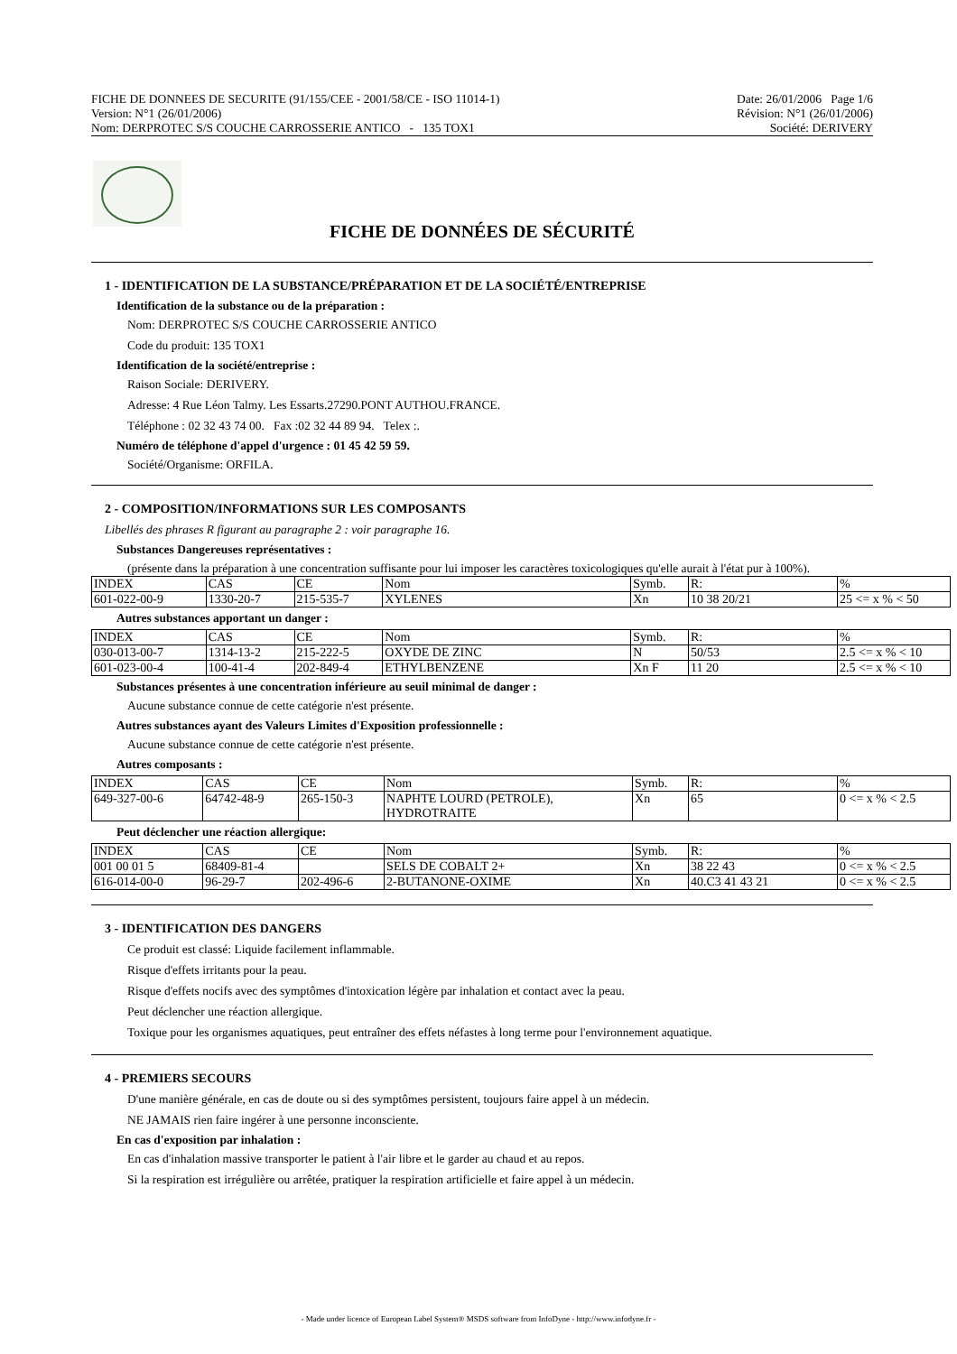FICHE DE DONNEES DE SECURITE (91/155/CEE - 2001/58/CE - ISO 11014-1) Date: 26/01/2006 Page 1/6
Version: N°1 (26/01/2006) Révision: N°1 (26/01/2006)
Nom: DERPROTEC S/S COUCHE CARROSSERIE ANTICO - 135 TOX1 Société: DERIVERY
FICHE DE DONNÉES DE SÉCURITÉ
1 - IDENTIFICATION DE LA SUBSTANCE/PRÉPARATION ET DE LA SOCIÉTÉ/ENTREPRISE
Identification de la substance ou de la préparation :
Nom: DERPROTEC S/S COUCHE CARROSSERIE ANTICO
Code du produit: 135 TOX1
Identification de la société/entreprise :
Raison Sociale: DERIVERY.
Adresse: 4 Rue Léon Talmy. Les Essarts.27290.PONT AUTHOU.FRANCE.
Téléphone : 02 32 43 74 00. Fax :02 32 44 89 94. Telex :.
Numéro de téléphone d'appel d'urgence : 01 45 42 59 59.
Société/Organisme: ORFILA.
2 - COMPOSITION/INFORMATIONS SUR LES COMPOSANTS
Libellés des phrases R figurant au paragraphe 2 : voir paragraphe 16.
Substances Dangereuses représentatives :
(présente dans la préparation à une concentration suffisante pour lui imposer les caractères toxicologiques qu'elle aurait à l'état pur à 100%).
| INDEX | CAS | CE | Nom | Symb. | R: | % |
| 601-022-00-9 | 1330-20-7 | 215-535-7 | XYLENES | Xn | 10 38 20/21 | 25 <= x % < 50 |
Autres substances apportant un danger :
| INDEX | CAS | CE | Nom | Symb. | R: | % |
| 030-013-00-7 | 1314-13-2 | 215-222-5 | OXYDE DE ZINC | N | 50/53 | 2.5 <= x % < 10 |
| 601-023-00-4 | 100-41-4 | 202-849-4 | ETHYLBENZENE | Xn F | 11 20 | 2.5 <= x % < 10 |
Substances présentes à une concentration inférieure au seuil minimal de danger :
Aucune substance connue de cette catégorie n'est présente.
Autres substances ayant des Valeurs Limites d'Exposition professionnelle :
Aucune substance connue de cette catégorie n'est présente.
Autres composants :
| INDEX | CAS | CE | Nom | Symb. | R: | % |
| 649-327-00-6 | 64742-48-9 | 265-150-3 | NAPHTE LOURD (PETROLE), HYDROTRAITE | Xn | 65 | 0 <= x % < 2.5 |
Peut déclencher une réaction allergique:
| INDEX | CAS | CE | Nom | Symb. | R: | % |
| 001 00 01 5 | 68409-81-4 | | SELS DE COBALT 2+ | Xn | 38 22 43 | 0 <= x % < 2.5 |
| 616-014-00-0 | 96-29-7 | 202-496-6 | 2-BUTANONE-OXIME | Xn | 40.C3 41 43 21 | 0 <= x % < 2.5 |
3 - IDENTIFICATION DES DANGERS
Ce produit est classé: Liquide facilement inflammable.
Risque d'effets irritants pour la peau.
Risque d'effets nocifs avec des symptômes d'intoxication légère par inhalation et contact avec la peau.
Peut déclencher une réaction allergique.
Toxique pour les organismes aquatiques, peut entraîner des effets néfastes à long terme pour l'environnement aquatique.
4 - PREMIERS SECOURS
D'une manière générale, en cas de doute ou si des symptômes persistent, toujours faire appel à un médecin.
NE JAMAIS rien faire ingérer à une personne inconsciente.
En cas d'exposition par inhalation :
En cas d'inhalation massive transporter le patient à l'air libre et le garder au chaud et au repos.
Si la respiration est irrégulière ou arrêtée, pratiquer la respiration artificielle et faire appel à un médecin.
- Made under licence of European Label System® MSDS software from InfoDyne - http://www.infodyne.fr -